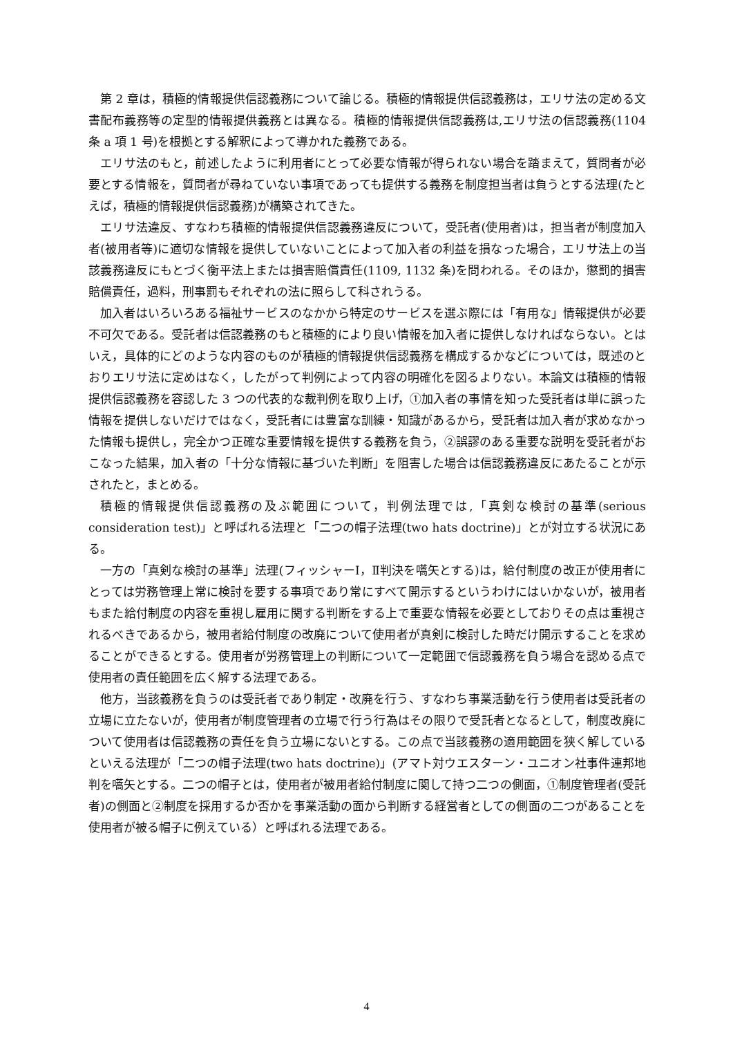第 2 章は，積極的情報提供信認義務について論じる。積極的情報提供信認義務は，エリサ法の定める文書配布義務等の定型的情報提供義務とは異なる。積極的情報提供信認義務は,エリサ法の信認義務(1104 条 a 項 1 号)を根拠とする解釈によって導かれた義務である。
エリサ法のもと，前述したように利用者にとって必要な情報が得られない場合を踏まえて，質問者が必要とする情報を，質問者が尋ねていない事項であっても提供する義務を制度担当者は負うとする法理(たとえば，積極的情報提供信認義務)が構築されてきた。
エリサ法違反、すなわち積極的情報提供信認義務違反について，受託者(使用者)は，担当者が制度加入者(被用者等)に適切な情報を提供していないことによって加入者の利益を損なった場合，エリサ法上の当該義務違反にもとづく衡平法上または損害賠償責任(1109, 1132 条)を問われる。そのほか，懲罰的損害賠償責任，過料，刑事罰もそれぞれの法に照らして科されうる。
加入者はいろいろある福祉サービスのなかから特定のサービスを選ぶ際には「有用な」情報提供が必要不可欠である。受託者は信認義務のもと積極的により良い情報を加入者に提供しなければならない。とはいえ，具体的にどのような内容のものが積極的情報提供信認義務を構成するかなどについては，既述のとおりエリサ法に定めはなく，したがって判例によって内容の明確化を図るよりない。本論文は積極的情報提供信認義務を容認した 3 つの代表的な裁判例を取り上げ，①加入者の事情を知った受託者は単に誤った情報を提供しないだけではなく，受託者には豊富な訓練・知識があるから，受託者は加入者が求めなかった情報も提供し，完全かつ正確な重要情報を提供する義務を負う，②誤謬のある重要な説明を受託者がおこなった結果，加入者の「十分な情報に基づいた判断」を阻害した場合は信認義務違反にあたることが示されたと，まとめる。
積極的情報提供信認義務の及ぶ範囲について，判例法理では,「真剣な検討の基準(serious consideration test)」と呼ばれる法理と「二つの帽子法理(two hats doctrine)」とが対立する状況にある。
一方の「真剣な検討の基準」法理(フィッシャーⅠ，Ⅱ判決を嚆矢とする)は，給付制度の改正が使用者にとっては労務管理上常に検討を要する事項であり常にすべて開示するというわけにはいかないが，被用者もまた給付制度の内容を重視し雇用に関する判断をする上で重要な情報を必要としておりその点は重視されるべきであるから，被用者給付制度の改廃について使用者が真剣に検討した時だけ開示することを求めることができるとする。使用者が労務管理上の判断について一定範囲で信認義務を負う場合を認める点で使用者の責任範囲を広く解する法理である。
他方，当該義務を負うのは受託者であり制定・改廃を行う、すなわち事業活動を行う使用者は受託者の立場に立たないが，使用者が制度管理者の立場で行う行為はその限りで受託者となるとして，制度改廃について使用者は信認義務の責任を負う立場にないとする。この点で当該義務の適用範囲を狭く解しているといえる法理が「二つの帽子法理(two hats doctrine)」(アマト対ウエスターン・ユニオン社事件連邦地判を嚆矢とする。二つの帽子とは，使用者が被用者給付制度に関して持つ二つの側面，①制度管理者(受託者)の側面と②制度を採用するか否かを事業活動の面から判断する経営者としての側面の二つがあることを使用者が被る帽子に例えている）と呼ばれる法理である。
4